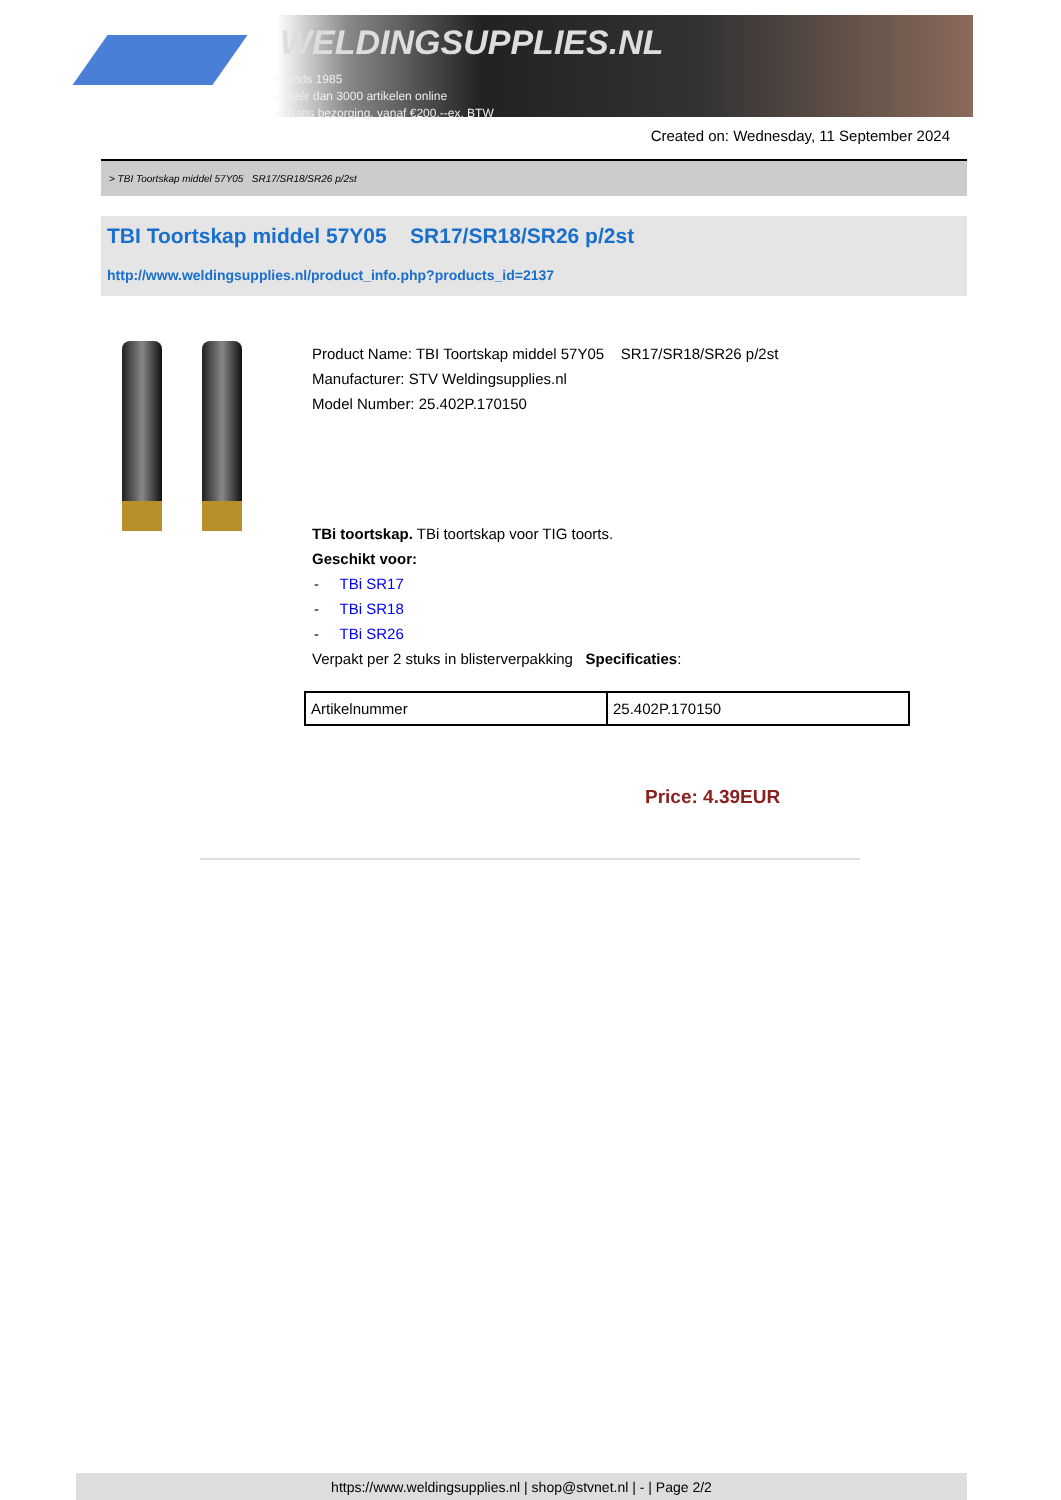WELDINGSUPPLIES.NL
- Sinds 1985
- Méér dan 3000 artikelen online
- Gratis bezorging, vanaf €200,--ex. BTW
Created on: Wednesday, 11 September 2024
> TBI Toortskap middel 57Y05 SR17/SR18/SR26 p/2st
TBI Toortskap middel 57Y05 SR17/SR18/SR26 p/2st
http://www.weldingsupplies.nl/product_info.php?products_id=2137
Product Name: TBI Toortskap middel 57Y05 SR17/SR18/SR26 p/2st
Manufacturer: STV Weldingsupplies.nl
Model Number: 25.402P.170150
TBi toortskap. TBi toortskap voor TIG toorts.
Geschikt voor:
- TBi SR17
- TBi SR18
- TBi SR26
Verpakt per 2 stuks in blisterverpakking Specificaties:
| Artikelnummer | 25.402P.170150 |
Price: 4.39EUR
https://www.weldingsupplies.nl | shop@stvnet.nl | - | Page 2/2